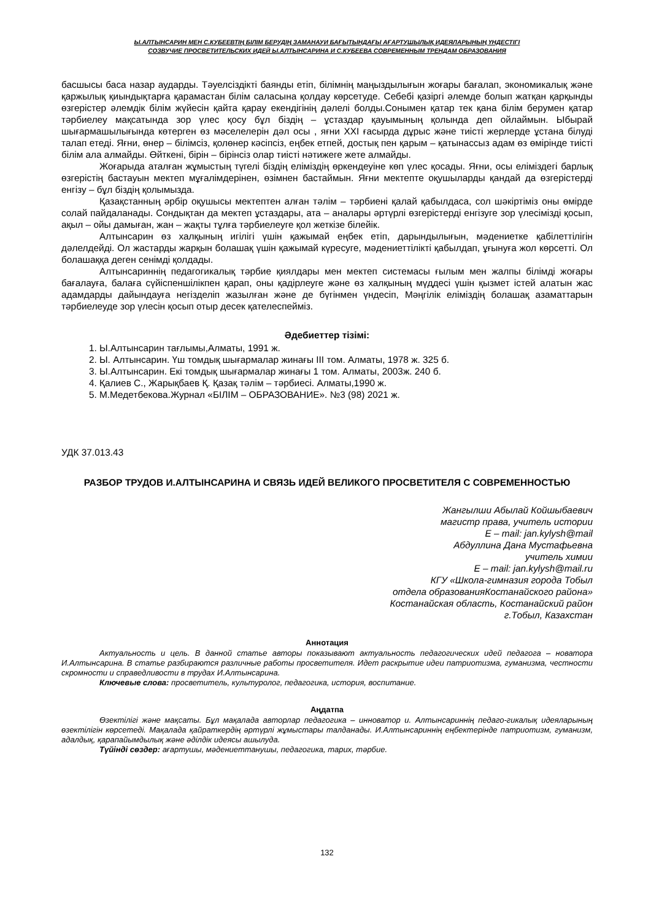Ы.АЛТЫНСАРИН МЕН С.КУБЕЕВТІҢ БІЛІМ БЕРУДІҢ ЗАМАНАУИ БАҒЫТЫНДАҒЫ АҒАРТУШЫЛЫҚ ИДЕЯЛАРЫНЫҢ ҮНДЕСТІГІ
СОЗВУЧИЕ ПРОСВЕТИТЕЛЬСКИХ ИДЕЙ Ы.АЛТЫНСАРИНА И С.КУБЕЕВА СОВРЕМЕННЫМ ТРЕНДАМ ОБРАЗОВАНИЯ
басшысы баса назар аударды. Тәуелсіздікті баянды етіп, білімнің маңыздылығын жоғары бағалап, экономикалық және қаржылық қиындықтарға қарамастан білім саласына қолдау көрсетуде. Себебі қазіргі әлемде болып жатқан қарқынды өзгерістер әлемдік білім жүйесін қайта қарау екендігінің дәлелі болды.Сонымен қатар тек қана білім берумен қатар тәрбиелеу мақсатында зор үлес қосу бұл біздің – ұстаздар қауымының қолында деп ойлаймын. Ыбырай шығармашылығында көтерген өз мәселелерін дәл осы , яғни XXI ғасырда дұрыс және тиісті жерлерде ұстана білуді талап етеді. Яғни, өнер – білімсіз, қолөнер кәсіпсіз, еңбек етпей, достық пен қарым – қатынассыз адам өз өмірінде тиісті білім ала алмайды. Өйткені, бірін – бірінсіз олар тиісті нәтижеге жете алмайды.
Жоғарыда аталған жұмыстың түгелі біздің еліміздің өркендеуіне көп үлес қосады. Яғни, осы еліміздегі барлық өзгерістің бастауын мектеп мұғалімдерінен, өзімнен бастаймын. Яғни мектепте оқушыларды қандай да өзгерістерді енгізу – бұл біздің қолымызда.
Қазақстанның әрбір оқушысы мектептен алған тәлім – тәрбиені қалай қабылдаса, сол шәкіртіміз оны өмірде солай пайдаланады. Сондықтан да мектеп ұстаздары, ата – аналары әртүрлі өзгерістерді енгізуге зор үлесімізді қосып, ақыл – ойы дамыған, жан – жақты тұлға тәрбиелеуге қол жеткізе білейік.
Алтынсарин өз халқының игілігі үшін қажымай еңбек етіп, дарындылығын, мәдениетке қабілеттілігін дәлелдейді. Ол жастарды жарқын болашақ үшін қажымай күресуге, мәдениеттілікті қабылдап, ұғынуға жол көрсетті. Ол болашаққа деген сенімді қолдады.
Алтынсариннің педагогикалық тәрбие қиялдары мен мектеп системасы ғылым мен жалпы білімді жоғары бағалауға, балаға сүйіспеншілікпен қарап, оны қадірлеуге және өз халқының мүддесі үшін қызмет істей алатын жас адамдарды дайындауға негізделіп жазылған және де бүгінмен үндесіп, Мәңгілік еліміздің болашақ азаматтарын тәрбиелеуде зор үлесін қосып отыр десек қателеспейміз.
Әдебиеттер тізімі:
1. Ы.Алтынсарин тағлымы,Алматы, 1991 ж.
2. Ы. Алтынсарин. Үш томдық шығармалар жинағы ІІІ том. Алматы, 1978 ж. 325 б.
3. Ы.Алтынсарин. Екі томдық шығармалар жинағы 1 том. Алматы, 2003ж. 240 б.
4. Қалиев С., Жарықбаев Қ. Қазақ тәлім – тәрбиесі. Алматы,1990 ж.
5. М.Медетбекова.Журнал «БІЛІМ – ОБРАЗОВАНИЕ». №3 (98) 2021 ж.
УДК 37.013.43
РАЗБОР ТРУДОВ И.АЛТЫНСАРИНА И СВЯЗЬ ИДЕЙ ВЕЛИКОГО ПРОСВЕТИТЕЛЯ С СОВРЕМЕННОСТЬЮ
Жангылши Абылай Койшыбаевич
магистр права, учитель истории
E – mail: jan.kylysh@mail
Абдуллина Дана Мустафьевна
учитель химии
E – mail: jan.kylysh@mail.ru
КГУ «Школа-гимназия города Тобыл
отдела образованияКостанайского района»
Костанайская область, Костанайский район
г.Тобыл, Казахстан
Аннотация
Актуальность и цель. В данной статье авторы показывают актуальность педагогических идей педагога – новатора И.Алтынсарина. В статье разбираются различные работы просветителя. Идет раскрытие идеи патриотизма, гуманизма, честности скромности и справедливости в трудах И.Алтынсарина.
Ключевые слова: просветитель, культуролог, педагогика, история, воспитание.
Аңдатпа
Өзектілігі және мақсаты. Бұл мақалада авторлар педагогика – инноватор и. Алтынсариннің педаго-гикалық идеяларының өзектілігін көрсетеді. Мақалада қайраткердің әртүрлі жұмыстары талданады. И.Алтынсариннің еңбектерінде патриотизм, гуманизм, адалдық, қарапайымдылық және әділдік идеясы ашылуда.
Түйінді сөздер: ағартушы, мәдениеттанушы, педагогика, тарих, тәрбие.
132